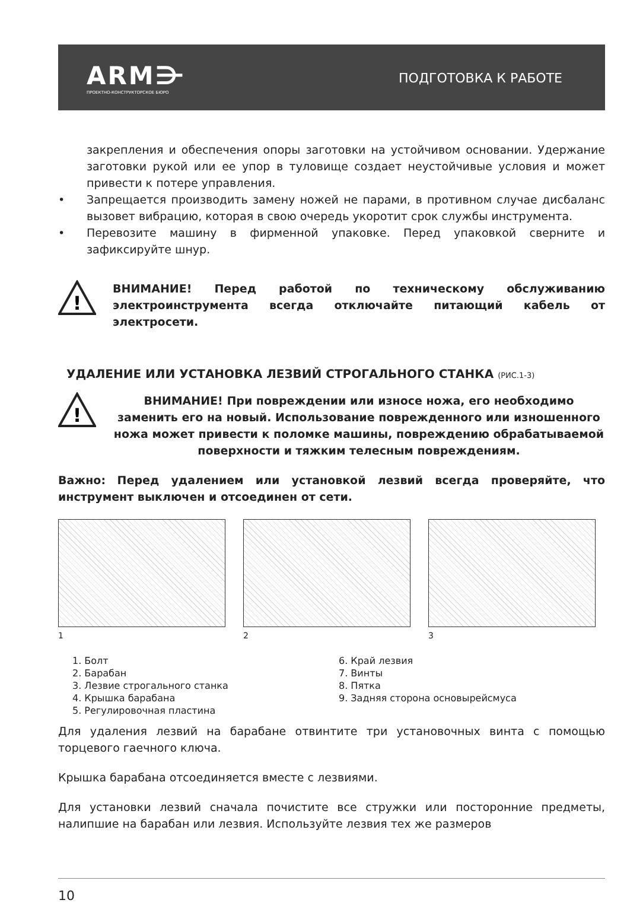ARM⋺
ПРОЕКТНО-КОНСТРУКТОРСКОЕ БЮРО
ПОДГОТОВКА К РАБОТЕ
закрепления и обеспечения опоры заготовки на устойчивом основании. Удержание заготовки рукой или ее упор в туловище создает неустойчивые условия и может привести к потере управления.
• Запрещается производить замену ножей не парами, в противном случае дисбаланс вызовет вибрацию, которая в свою очередь укоротит срок службы инструмента.
• Перевозите машину в фирменной упаковке. Перед упаковкой сверните и зафиксируйте шнур.
!
ВНИМАНИЕ! Перед работой по техническому обслуживанию электроинструмента всегда отключайте питающий кабель от электросети.
УДАЛЕНИЕ ИЛИ УСТАНОВКА ЛЕЗВИЙ СТРОГАЛЬНОГО СТАНКА (РИС.1-3)
!
ВНИМАНИЕ! При повреждении или износе ножа, его необходимо заменить его на новый. Использование поврежденного или изношенного ножа может привести к поломке машины, повреждению обрабатываемой поверхности и тяжким телесным повреждениям.
Важно: Перед удалением или установкой лезвий всегда проверяйте, что инструмент выключен и отсоединен от сети.
1 2 3
1. Болт
2. Барабан
3. Лезвие строгального станка
4. Крышка барабана
5. Регулировочная пластина
6. Край лезвия
7. Винты
8. Пятка
9. Задняя сторона основырейсмуса
Для удаления лезвий на барабане отвинтите три установочных винта с помощью торцевого гаечного ключа.
Крышка барабана отсоединяется вместе с лезвиями.
Для установки лезвий сначала почистите все стружки или посторонние предметы, налипшие на барабан или лезвия. Используйте лезвия тех же размеров
10